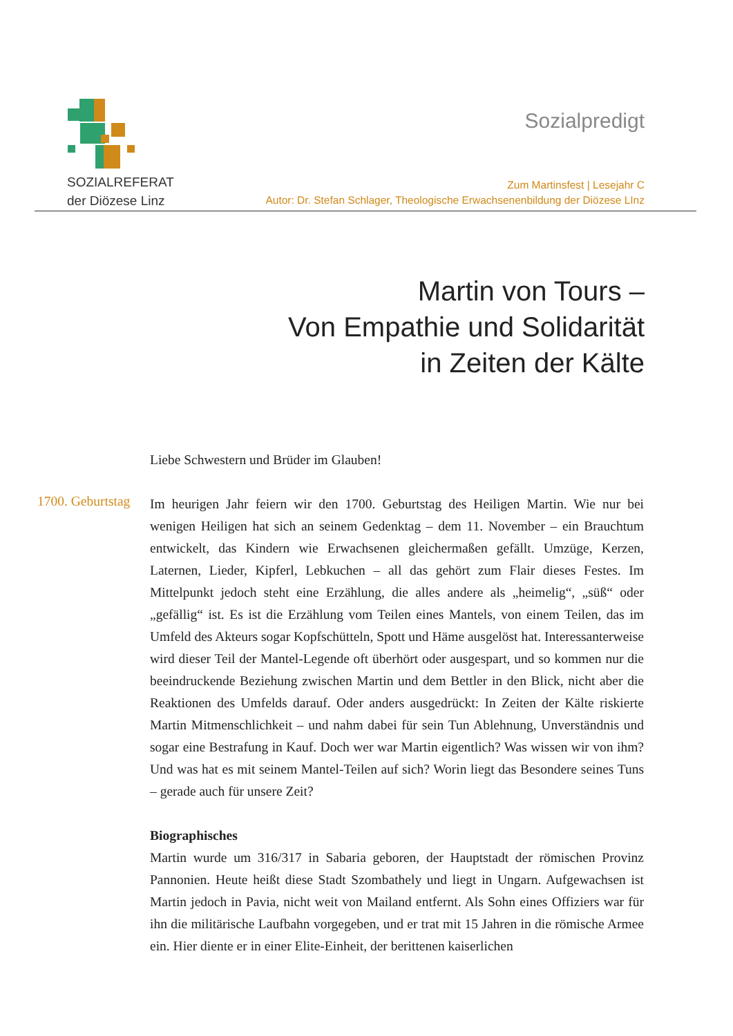SOZIALREFERAT
der Diözese Linz
Sozialpredigt
Zum Martinsfest | Lesejahr C
Autor: Dr. Stefan Schlager, Theologische Erwachsenenbildung der Diözese LInz
Martin von Tours –
Von Empathie und Solidarität
in Zeiten der Kälte
1700. Geburtstag
Liebe Schwestern und Brüder im Glauben!
Im heurigen Jahr feiern wir den 1700. Geburtstag des Heiligen Martin. Wie nur bei wenigen Heiligen hat sich an seinem Gedenktag – dem 11. November – ein Brauchtum entwickelt, das Kindern wie Erwachsenen gleichermaßen gefällt. Umzüge, Kerzen, Laternen, Lieder, Kipferl, Lebkuchen – all das gehört zum Flair dieses Festes. Im Mittelpunkt jedoch steht eine Erzählung, die alles andere als „heimelig“, „süß“ oder „gefällig“ ist. Es ist die Erzählung vom Teilen eines Mantels, von einem Teilen, das im Umfeld des Akteurs sogar Kopfschütteln, Spott und Häme ausgelöst hat. Interessanterweise wird dieser Teil der Mantel-Legende oft überhört oder ausgespart, und so kommen nur die beeindruckende Beziehung zwischen Martin und dem Bettler in den Blick, nicht aber die Reaktionen des Umfelds darauf. Oder anders ausgedrückt: In Zeiten der Kälte riskierte Martin Mitmenschlichkeit – und nahm dabei für sein Tun Ablehnung, Unverständnis und sogar eine Bestrafung in Kauf. Doch wer war Martin eigentlich? Was wissen wir von ihm? Und was hat es mit seinem Mantel-Teilen auf sich? Worin liegt das Besondere seines Tuns – gerade auch für unsere Zeit?
Biographisches
Martin wurde um 316/317 in Sabaria geboren, der Hauptstadt der römischen Provinz Pannonien. Heute heißt diese Stadt Szombathely und liegt in Ungarn. Aufgewachsen ist Martin jedoch in Pavia, nicht weit von Mailand entfernt. Als Sohn eines Offiziers war für ihn die militärische Laufbahn vorgegeben, und er trat mit 15 Jahren in die römische Armee ein. Hier diente er in einer Elite-Einheit, der berittenen kaiserlichen